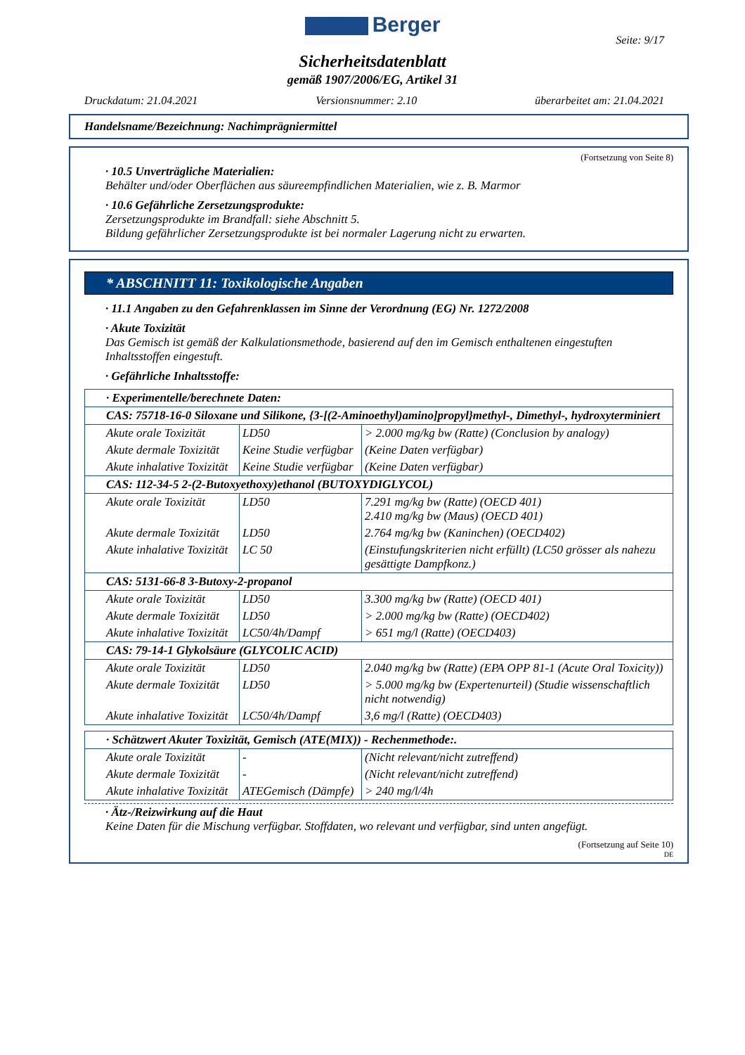Berger
Seite: 9/17
Sicherheitsdatenblatt
gemäß 1907/2006/EG, Artikel 31
Druckdatum: 21.04.2021 Versionsnummer: 2.10 überarbeitet am: 21.04.2021
Handelsname/Bezeichnung: Nachimprägniermittel
(Fortsetzung von Seite 8)
· 10.5 Unverträgliche Materialien:
Behälter und/oder Oberflächen aus säureempfindlichen Materialien, wie z. B. Marmor
· 10.6 Gefährliche Zersetzungsprodukte:
Zersetzungsprodukte im Brandfall: siehe Abschnitt 5.
Bildung gefährlicher Zersetzungsprodukte ist bei normaler Lagerung nicht zu erwarten.
* ABSCHNITT 11: Toxikologische Angaben
· 11.1 Angaben zu den Gefahrenklassen im Sinne der Verordnung (EG) Nr. 1272/2008
· Akute Toxizität
Das Gemisch ist gemäß der Kalkulationsmethode, basierend auf den im Gemisch enthaltenen eingestuften Inhaltsstoffen eingestuft.
· Gefährliche Inhaltsstoffe:
| · Experimentelle/berechnete Daten: | | |
| CAS: 75718-16-0 Siloxane und Silikone, {3-[(2-Aminoethyl)amino]propyl}methyl-, Dimethyl-, hydroxyterminiert | | |
| Akute orale Toxizität | LD50 | > 2.000 mg/kg bw (Ratte) (Conclusion by analogy) |
| Akute dermale Toxizität | Keine Studie verfügbar | (Keine Daten verfügbar) |
| Akute inhalative Toxizität | Keine Studie verfügbar | (Keine Daten verfügbar) |
| CAS: 112-34-5 2-(2-Butoxyethoxy)ethanol (BUTOXYDIGLYCOL) | | |
| Akute orale Toxizität | LD50 | 7.291 mg/kg bw (Ratte) (OECD 401) 2.410 mg/kg bw (Maus) (OECD 401) |
| Akute dermale Toxizität | LD50 | 2.764 mg/kg bw (Kaninchen) (OECD402) |
| Akute inhalative Toxizität | LC 50 | (Einstufungskriterien nicht erfüllt) (LC50 grösser als nahezu gesättigte Dampfkonz.) |
| CAS: 5131-66-8 3-Butoxy-2-propanol | | |
| Akute orale Toxizität | LD50 | 3.300 mg/kg bw (Ratte) (OECD 401) |
| Akute dermale Toxizität | LD50 | > 2.000 mg/kg bw (Ratte) (OECD402) |
| Akute inhalative Toxizität | LC50/4h/Dampf | > 651 mg/l (Ratte) (OECD403) |
| CAS: 79-14-1 Glykolsäure (GLYCOLIC ACID) | | |
| Akute orale Toxizität | LD50 | 2.040 mg/kg bw (Ratte) (EPA OPP 81-1 (Acute Oral Toxicity)) |
| Akute dermale Toxizität | LD50 | > 5.000 mg/kg bw (Expertenurteil) (Studie wissenschaftlich nicht notwendig) |
| Akute inhalative Toxizität | LC50/4h/Dampf | 3,6 mg/l (Ratte) (OECD403) |
| · Schätzwert Akuter Toxizität, Gemisch (ATE(MIX)) - Rechenmethode:. | | |
| Akute orale Toxizität | - | (Nicht relevant/nicht zutreffend) |
| Akute dermale Toxizität | - | (Nicht relevant/nicht zutreffend) |
| Akute inhalative Toxizität | ATEGemisch (Dämpfe) | > 240 mg/l/4h |
· Ätz-/Reizwirkung auf die Haut
Keine Daten für die Mischung verfügbar. Stoffdaten, wo relevant und verfügbar, sind unten angefügt.
(Fortsetzung auf Seite 10)
DE